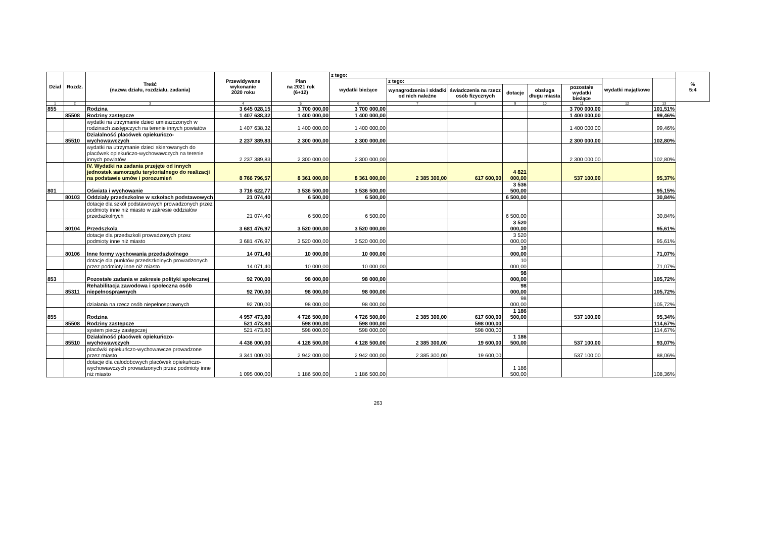| Dział | Rozdz. | Treść (nazwa działu, rozdziału, zadania) | Przewidywane wykonanie 2020 roku | Plan na 2021 rok (6+12) | z tego: | | | | | | | | % 5:4 |
| --- | --- | --- | --- | --- | --- | --- | --- | --- | --- | --- | --- | --- | --- |
| | | | | | wydatki bieżące | z tego: | | | | | wydatki majątkowe | | |
| | | | | | | wynagrodzenia i składki od nich należne | świadczenia na rzecz osób fizycznych | dotacje | obsługa długu miasta | pozostałe wydatki bieżące | | | |
| 1 | 2 | 3 | 4 | 5 | 6 | 7 | 8 | 9 | 10 | 11 | 12 | 13 | |
| 855 | | Rodzina | 3 645 028,15 | 3 700 000,00 | 3 700 000,00 | | | | | 3 700 000,00 | | 101,51% | |
| | 85508 | Rodziny zastępcze | 1 407 638,32 | 1 400 000,00 | 1 400 000,00 | | | | | 1 400 000,00 | | 99,46% | |
| | | wydatki na utrzymanie dzieci umieszczonych w rodzinach zastępczych na terenie innych powiatów | 1 407 638,32 | 1 400 000,00 | 1 400 000,00 | | | | | 1 400 000,00 | | 99,46% | |
| | 85510 | Działalność placówek opiekuńczo-wychowawczych | 2 237 389,83 | 2 300 000,00 | 2 300 000,00 | | | | | 2 300 000,00 | | 102,80% | |
| | | wydatki na utrzymanie dzieci skierowanych do placówek opiekuńczo-wychowawczych na terenie innych powiatów | 2 237 389,83 | 2 300 000,00 | 2 300 000,00 | | | | | 2 300 000,00 | | 102,80% | |
| | | IV. Wydatki na zadania przejęte od innych jednostek samorządu terytorialnego do realizacji na podstawie umów i porozumień | 8 766 796,57 | 8 361 000,00 | 8 361 000,00 | 2 385 300,00 | 617 600,00 | 4 821 000,00 | | 537 100,00 | | 95,37% | |
| 801 | | Oświata i wychowanie | 3 716 622,77 | 3 536 500,00 | 3 536 500,00 | | | 3 536 500,00 | | | | 95,15% | |
| | 80103 | Oddziały przedszkolne w szkołach podstawowych | 21 074,40 | 6 500,00 | 6 500,00 | | | 6 500,00 | | | | 30,84% | |
| | | dotacje dla szkół podstawowych prowadzonych przez podmioty inne niż miasto w zakresie oddziałów przedszkolnych | 21 074,40 | 6 500,00 | 6 500,00 | | | 6 500,00 | | | | 30,84% | |
| | 80104 | Przedszkola | 3 681 476,97 | 3 520 000,00 | 3 520 000,00 | | | 3 520 000,00 | | | | 95,61% | |
| | | dotacje dla przedszkoli prowadzonych przez podmioty inne niż miasto | 3 681 476,97 | 3 520 000,00 | 3 520 000,00 | | | 3 520 000,00 | | | | 95,61% | |
| | 80106 | Inne formy wychowania przedszkolnego | 14 071,40 | 10 000,00 | 10 000,00 | | | 10 000,00 | | | | 71,07% | |
| | | dotacje dla punktów przedszkolnych prowadzonych przez podmioty inne niż miasto | 14 071,40 | 10 000,00 | 10 000,00 | | | 10 000,00 | | | | 71,07% | |
| 853 | | Pozostałe zadania w zakresie polityki społecznej | 92 700,00 | 98 000,00 | 98 000,00 | | | 98 000,00 | | | | 105,72% | |
| | 85311 | Rehabilitacja zawodowa i społeczna osób niepełnosprawnych | 92 700,00 | 98 000,00 | 98 000,00 | | | 98 000,00 | | | | 105,72% | |
| | | działania na rzecz osób niepełnosprawnych | 92 700,00 | 98 000,00 | 98 000,00 | | | 98 000,00 | | | | 105,72% | |
| 855 | | Rodzina | 4 957 473,80 | 4 726 500,00 | 4 726 500,00 | 2 385 300,00 | 617 600,00 | 1 186 500,00 | | 537 100,00 | | 95,34% | |
| | 85508 | Rodziny zastępcze | 521 473,80 | 598 000,00 | 598 000,00 | | 598 000,00 | | | | | 114,67% | |
| | | system pieczy zastępczej | 521 473,80 | 598 000,00 | 598 000,00 | | 598 000,00 | | | | | 114,67% | |
| | 85510 | Działalność placówek opiekuńczo-wychowawczych | 4 436 000,00 | 4 128 500,00 | 4 128 500,00 | 2 385 300,00 | 19 600,00 | 1 186 500,00 | | 537 100,00 | | 93,07% | |
| | | placówki opiekuńczo-wychowawcze prowadzone przez miasto | 3 341 000,00 | 2 942 000,00 | 2 942 000,00 | 2 385 300,00 | 19 600,00 | | | 537 100,00 | | 88,06% | |
| | | dotacje dla całodobowych placówek opiekuńczo-wychowawczych prowadzonych przez podmioty inne niż miasto | 1 095 000,00 | 1 186 500,00 | 1 186 500,00 | | | 1 186 500,00 | | | | 108,36% | |
263